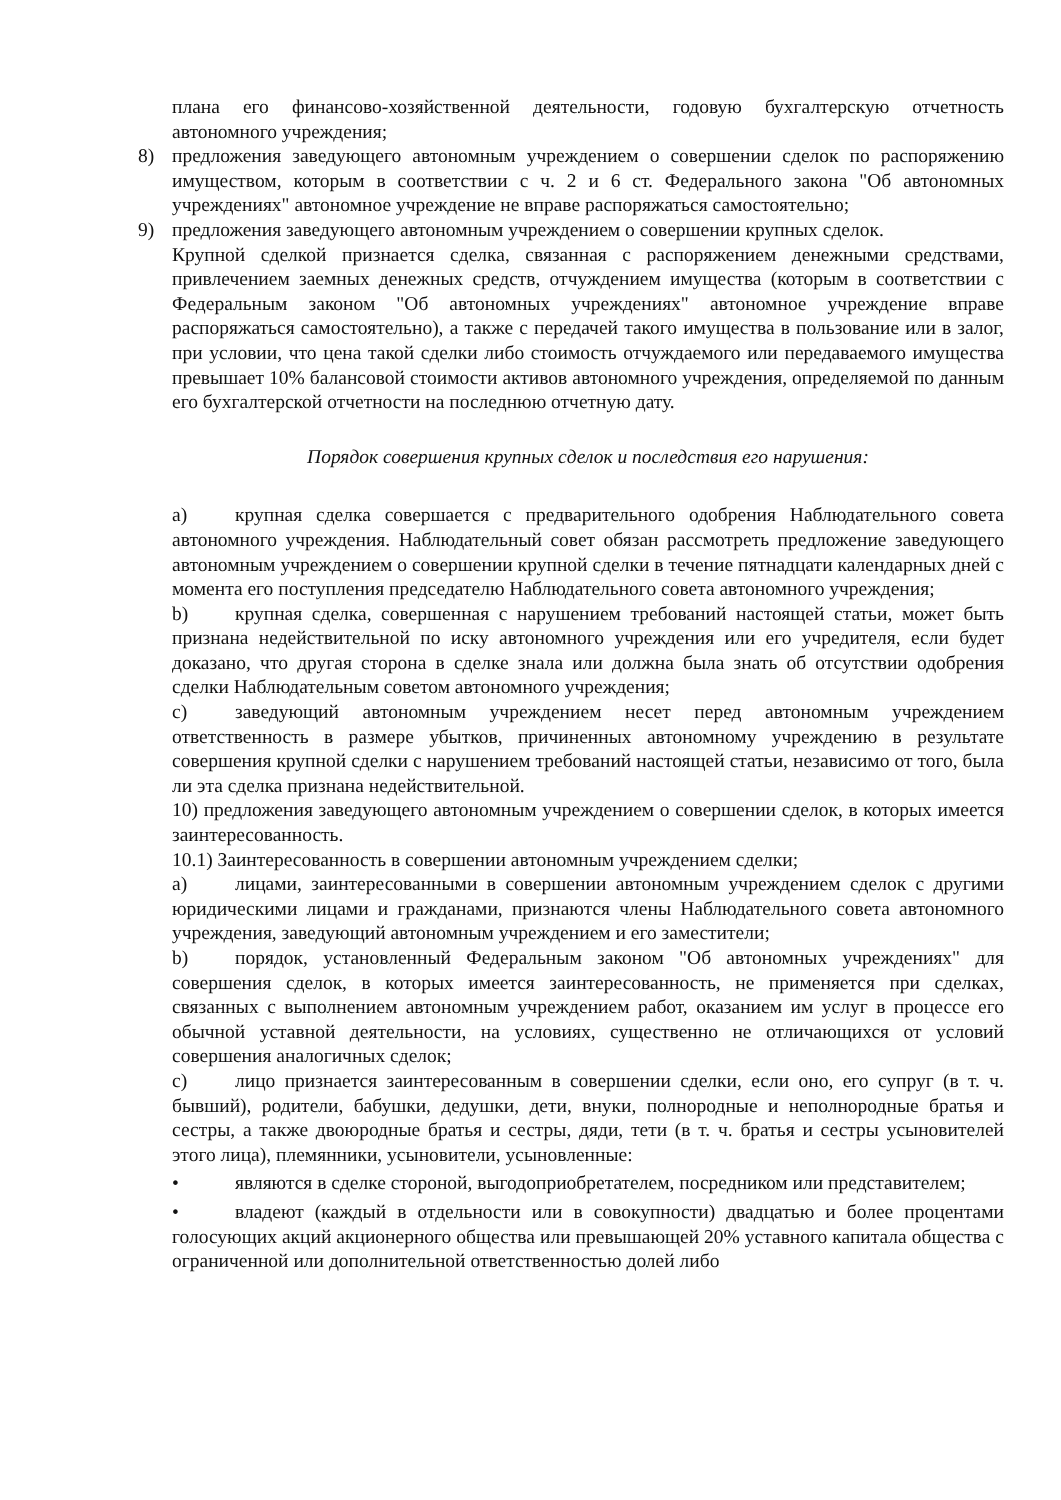плана его финансово-хозяйственной деятельности, годовую бухгалтерскую отчетность автономного учреждения;
8) предложения заведующего автономным учреждением о совершении сделок по распоряжению имуществом, которым в соответствии с ч. 2 и 6 ст. Федерального закона "Об автономных учреждениях" автономное учреждение не вправе распоряжаться самостоятельно;
9) предложения заведующего автономным учреждением о совершении крупных сделок.
Крупной сделкой признается сделка, связанная с распоряжением денежными средствами, привлечением заемных денежных средств, отчуждением имущества (которым в соответствии с Федеральным законом "Об автономных учреждениях" автономное учреждение вправе распоряжаться самостоятельно), а также с передачей такого имущества в пользование или в залог, при условии, что цена такой сделки либо стоимость отчуждаемого или передаваемого имущества превышает 10% балансовой стоимости активов автономного учреждения, определяемой по данным его бухгалтерской отчетности на последнюю отчетную дату.
Порядок совершения крупных сделок и последствия его нарушения:
a) крупная сделка совершается с предварительного одобрения Наблюдательного совета автономного учреждения. Наблюдательный совет обязан рассмотреть предложение заведующего автономным учреждением о совершении крупной сделки в течение пятнадцати календарных дней с момента его поступления председателю Наблюдательного совета автономного учреждения;
b) крупная сделка, совершенная с нарушением требований настоящей статьи, может быть признана недействительной по иску автономного учреждения или его учредителя, если будет доказано, что другая сторона в сделке знала или должна была знать об отсутствии одобрения сделки Наблюдательным советом автономного учреждения;
c) заведующий автономным учреждением несет перед автономным учреждением ответственность в размере убытков, причиненных автономному учреждению в результате совершения крупной сделки с нарушением требований настоящей статьи, независимо от того, была ли эта сделка признана недействительной.
10) предложения заведующего автономным учреждением о совершении сделок, в которых имеется заинтересованность.
10.1) Заинтересованность в совершении автономным учреждением сделки;
a) лицами, заинтересованными в совершении автономным учреждением сделок с другими юридическими лицами и гражданами, признаются члены Наблюдательного совета автономного учреждения, заведующий автономным учреждением и его заместители;
b) порядок, установленный Федеральным законом "Об автономных учреждениях" для совершения сделок, в которых имеется заинтересованность, не применяется при сделках, связанных с выполнением автономным учреждением работ, оказанием им услуг в процессе его обычной уставной деятельности, на условиях, существенно не отличающихся от условий совершения аналогичных сделок;
c) лицо признается заинтересованным в совершении сделки, если оно, его супруг (в т. ч. бывший), родители, бабушки, дедушки, дети, внуки, полнородные и неполнородные братья и сестры, а также двоюродные братья и сестры, дяди, тети (в т. ч. братья и сестры усыновителей этого лица), племянники, усыновители, усыновленные:
• являются в сделке стороной, выгодоприобретателем, посредником или представителем;
• владеют (каждый в отдельности или в совокупности) двадцатью и более процентами голосующих акций акционерного общества или превышающей 20% уставного капитала общества с ограниченной или дополнительной ответственностью долей либо